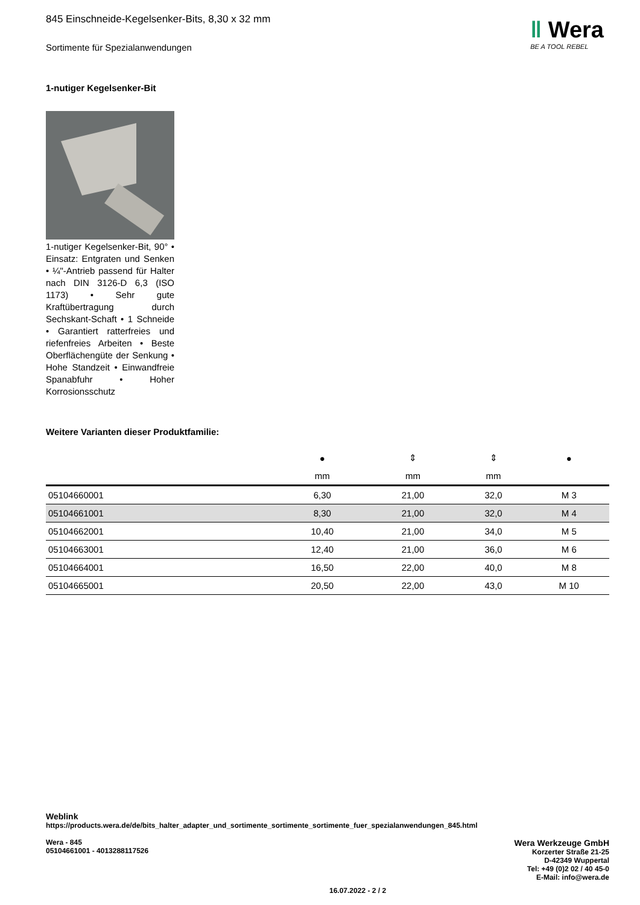‖ Wera
BE A TOOL REBEL
845 Einschneide-Kegelsenker-Bits, 8,30 x 32 mm
Sortimente für Spezialanwendungen
1-nutiger Kegelsenker-Bit
1-nutiger Kegelsenker-Bit, 90° • Einsatz: Entgraten und Senken • ¼"-Antrieb passend für Halter nach DIN 3126-D 6,3 (ISO 1173) • Sehr gute Kraftübertragung durch Sechskant-Schaft • 1 Schneide • Garantiert ratterfreies und riefenfreies Arbeiten • Beste Oberflächengüte der Senkung • Hohe Standzeit • Einwandfreie Spanabfuhr • Hoher Korrosionsschutz
Weitere Varianten dieser Produktfamilie:
| | ● | ⇕ | ⇕ | ● |
| --- | --- | --- | --- | --- |
| | mm | mm | mm | |
| 05104660001 | 6,30 | 21,00 | 32,0 | M 3 |
| 05104661001 | 8,30 | 21,00 | 32,0 | M 4 |
| 05104662001 | 10,40 | 21,00 | 34,0 | M 5 |
| 05104663001 | 12,40 | 21,00 | 36,0 | M 6 |
| 05104664001 | 16,50 | 22,00 | 40,0 | M 8 |
| 05104665001 | 20,50 | 22,00 | 43,0 | M 10 |
Weblink
https://products.wera.de/de/bits_halter_adapter_und_sortimente_sortimente_sortimente_fuer_spezialanwendungen_845.html
Wera Werkzeuge GmbH
Korzerter Straße 21-25
D-42349 Wuppertal
Tel: +49 (0)2 02 / 40 45-0
E-Mail: info@wera.de
Wera - 845
05104661001 - 4013288117526
16.07.2022 - 2 / 2